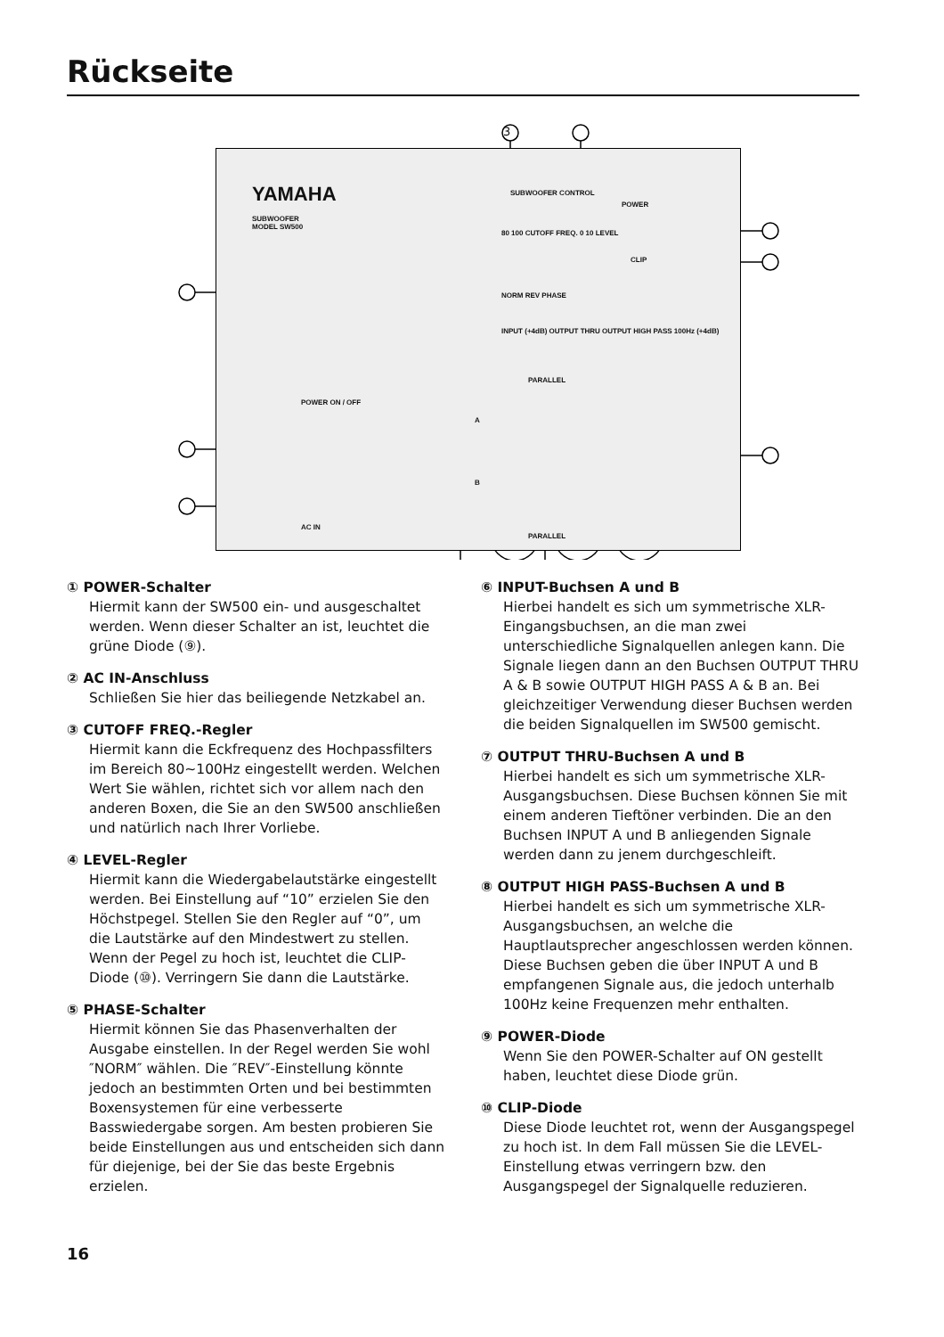Rückseite
3
YAMAHA
SUBWOOFER
MODEL SW500
SUBWOOFER CONTROL
80 100 CUTOFF FREQ. 0 10 LEVEL
NORM REV PHASE
POWER
CLIP
POWER ON / OFF
AC IN
INPUT (+4dB) OUTPUT THRU OUTPUT HIGH PASS 100Hz (+4dB)
PARALLEL
A
B
PARALLEL
① POWER-Schalter
Hiermit kann der SW500 ein- und ausgeschaltet werden. Wenn dieser Schalter an ist, leuchtet die grüne Diode (⑨).
② AC IN-Anschluss
Schließen Sie hier das beiliegende Netzkabel an.
③ CUTOFF FREQ.-Regler
Hiermit kann die Eckfrequenz des Hochpassfilters im Bereich 80~100Hz eingestellt werden. Welchen Wert Sie wählen, richtet sich vor allem nach den anderen Boxen, die Sie an den SW500 anschließen und natürlich nach Ihrer Vorliebe.
④ LEVEL-Regler
Hiermit kann die Wiedergabelautstärke eingestellt werden. Bei Einstellung auf “10” erzielen Sie den Höchstpegel. Stellen Sie den Regler auf “0”, um die Lautstärke auf den Mindestwert zu stellen. Wenn der Pegel zu hoch ist, leuchtet die CLIP-Diode (⑩). Verringern Sie dann die Lautstärke.
⑤ PHASE-Schalter
Hiermit können Sie das Phasenverhalten der Ausgabe einstellen. In der Regel werden Sie wohl ″NORM″ wählen. Die ″REV″-Einstellung könnte jedoch an bestimmten Orten und bei bestimmten Boxensystemen für eine verbesserte Basswiedergabe sorgen. Am besten probieren Sie beide Einstellungen aus und entscheiden sich dann für diejenige, bei der Sie das beste Ergebnis erzielen.
⑥ INPUT-Buchsen A und B
Hierbei handelt es sich um symmetrische XLR-Eingangsbuchsen, an die man zwei unterschiedliche Signalquellen anlegen kann. Die Signale liegen dann an den Buchsen OUTPUT THRU A & B sowie OUTPUT HIGH PASS A & B an. Bei gleichzeitiger Verwendung dieser Buchsen werden die beiden Signalquellen im SW500 gemischt.
⑦ OUTPUT THRU-Buchsen A und B
Hierbei handelt es sich um symmetrische XLR-Ausgangsbuchsen. Diese Buchsen können Sie mit einem anderen Tieftöner verbinden. Die an den Buchsen INPUT A und B anliegenden Signale werden dann zu jenem durchgeschleift.
⑧ OUTPUT HIGH PASS-Buchsen A und B
Hierbei handelt es sich um symmetrische XLR-Ausgangsbuchsen, an welche die Hauptlautsprecher angeschlossen werden können. Diese Buchsen geben die über INPUT A und B empfangenen Signale aus, die jedoch unterhalb 100Hz keine Frequenzen mehr enthalten.
⑨ POWER-Diode
Wenn Sie den POWER-Schalter auf ON gestellt haben, leuchtet diese Diode grün.
⑩ CLIP-Diode
Diese Diode leuchtet rot, wenn der Ausgangspegel zu hoch ist. In dem Fall müssen Sie die LEVEL-Einstellung etwas verringern bzw. den Ausgangspegel der Signalquelle reduzieren.
16